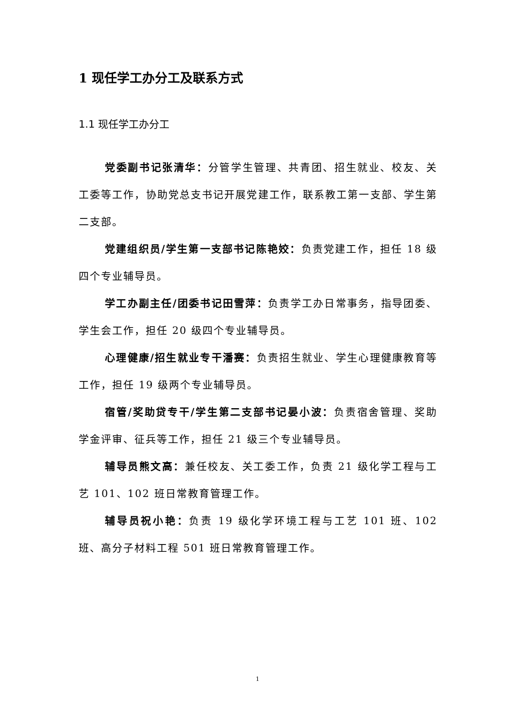1 现任学工办分工及联系方式
1.1 现任学工办分工
党委副书记张清华：分管学生管理、共青团、招生就业、校友、关工委等工作，协助党总支书记开展党建工作，联系教工第一支部、学生第二支部。
党建组织员/学生第一支部书记陈艳姣：负责党建工作，担任 18 级四个专业辅导员。
学工办副主任/团委书记田雪萍：负责学工办日常事务，指导团委、学生会工作，担任 20 级四个专业辅导员。
心理健康/招生就业专干潘赛：负责招生就业、学生心理健康教育等工作，担任 19 级两个专业辅导员。
宿管/奖助贷专干/学生第二支部书记晏小波：负责宿舍管理、奖助学金评审、征兵等工作，担任 21 级三个专业辅导员。
辅导员熊文高：兼任校友、关工委工作，负责 21 级化学工程与工艺 101、102 班日常教育管理工作。
辅导员祝小艳：负责 19 级化学环境工程与工艺 101 班、102 班、高分子材料工程 501 班日常教育管理工作。
1